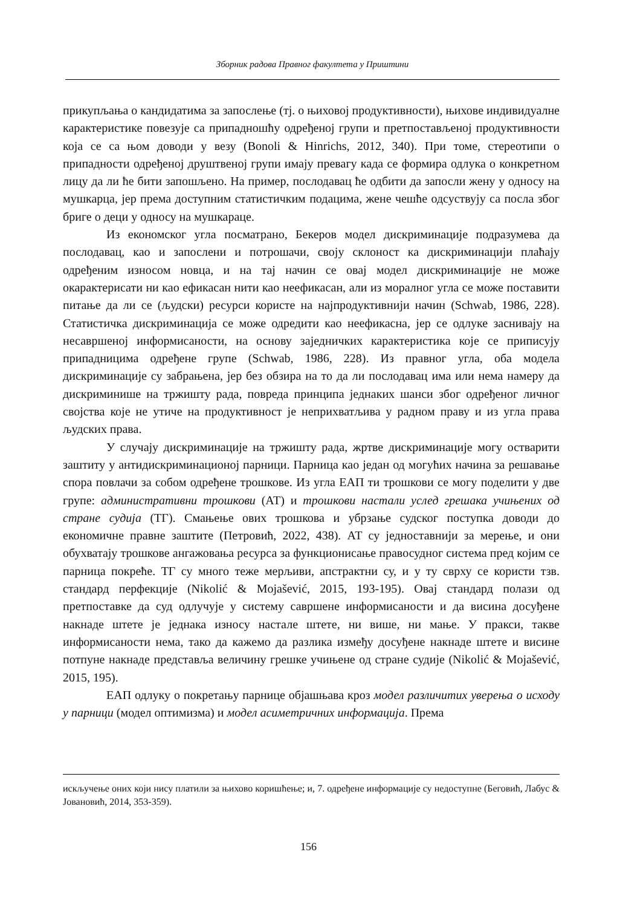Зборник радова Правног факултета у Приштини
прикупљања о кандидатима за запослење (тј. о њиховој продуктивности), њихове индивидуалне карактеристике повезује са припадношћу одређеној групи и претпостављеној продуктивности која се са њом доводи у везу (Bonoli & Hinrichs, 2012, 340). При томе, стереотипи о припадности одређеној друштвеној групи имају превагу када се формира одлука о конкретном лицу да ли ће бити запошљено. На пример, послодавац ће одбити да запосли жену у односу на мушкарца, јер према доступним статистичким подацима, жене чешће одсуствују са посла због бриге о деци у односу на мушкараце.
Из економског угла посматрано, Бекеров модел дискриминације подразумева да послодавац, као и запослени и потрошачи, своју склоност ка дискриминацији плаћају одређеним износом новца, и на тај начин се овај модел дискриминације не може окарактерисати ни као ефикасан нити као неефикасан, али из моралног угла се може поставити питање да ли се (људски) ресурси користе на најпродуктивнији начин (Schwab, 1986, 228). Статистичка дискриминација се може одредити као неефикасна, јер се одлуке заснивају на несавршеној информисаности, на основу заједничких карактеристика које се приписују припадницима одређене групе (Schwab, 1986, 228). Из правног угла, оба модела дискриминације су забрањена, јер без обзира на то да ли послодавац има или нема намеру да дискриминише на тржишту рада, повреда принципа једнаких шанси због одређеног личног својства које не утиче на продуктивност је неприхватљива у радном праву и из угла права људских права.
У случају дискриминације на тржишту рада, жртве дискриминације могу остварити заштиту у антидискриминационој парници. Парница као један од могућих начина за решавање спора повлачи за собом одређене трошкове. Из угла ЕАП ти трошкови се могу поделити у две групе: административни трошкови (АТ) и трошкови настали услед грешака учињених од стране судија (ТГ). Смањење ових трошкова и убрзање судског поступка доводи до економичне правне заштите (Петровић, 2022, 438). АТ су једноставнији за мерење, и они обухватају трошкове ангажовања ресурса за функционисање правосудног система пред којим се парница покреће. ТГ су много теже мерљиви, апстрактни су, и у ту сврху се користи тзв. стандард перфекције (Nikolić & Mojašević, 2015, 193-195). Овај стандард полази од претпоставке да суд одлучује у систему савршене информисаности и да висина досуђене накнаде штете је једнака износу настале штете, ни више, ни мање. У пракси, такве информисаности нема, тако да кажемо да разлика између досуђене накнаде штете и висине потпуне накнаде представља величину грешке учињене од стране судије (Nikolić & Mojašević, 2015, 195).
ЕАП одлуку о покретању парнице објашњава кроз модел различитих уверења о исходу у парници (модел оптимизма) и модел асиметричних информација. Према
искључење оних који нису платили за њихово коришћење; и, 7. одређене информације су недоступне (Беговић, Лабус & Јовановић, 2014, 353-359).
156